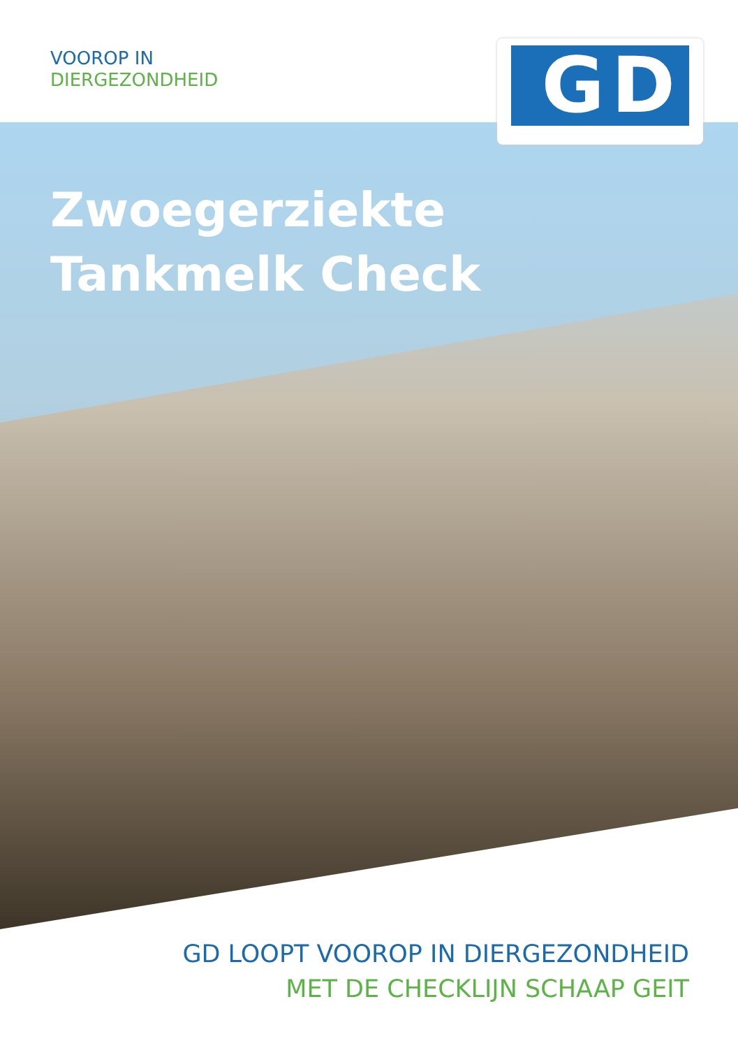VOOROP IN
DIERGEZONDHEID
GD
Zwoegerziekte
Tankmelk Check
GD LOOPT VOOROP IN DIERGEZONDHEID
MET DE CHECKLIJN SCHAAP GEIT